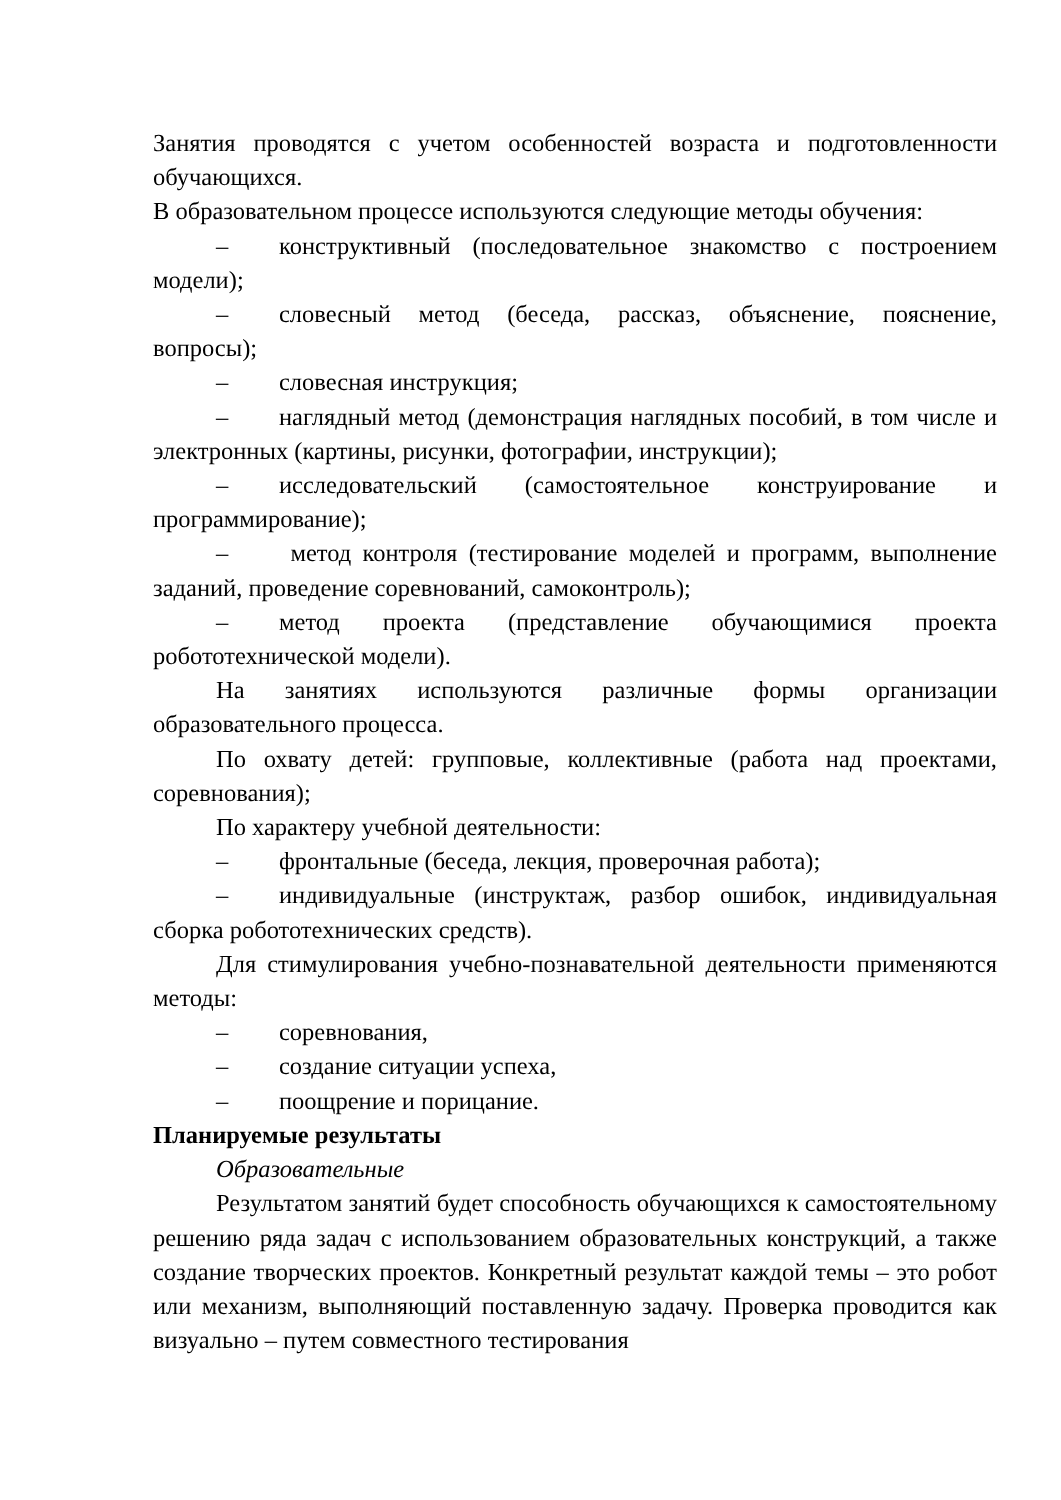Занятия проводятся с учетом особенностей возраста и подготовленности обучающихся.
В образовательном процессе используются следующие методы обучения:
– конструктивный (последовательное знакомство с построением модели);
– словесный метод (беседа, рассказ, объяснение, пояснение, вопросы);
– словесная инструкция;
– наглядный метод (демонстрация наглядных пособий, в том числе и электронных (картины, рисунки, фотографии, инструкции);
– исследовательский (самостоятельное конструирование и программирование);
– метод контроля (тестирование моделей и программ, выполнение заданий, проведение соревнований, самоконтроль);
– метод проекта (представление обучающимися проекта робототехнической модели).
На занятиях используются различные формы организации образовательного процесса.
По охвату детей: групповые, коллективные (работа над проектами, соревнования);
По характеру учебной деятельности:
– фронтальные (беседа, лекция, проверочная работа);
– индивидуальные (инструктаж, разбор ошибок, индивидуальная сборка робототехнических средств).
Для стимулирования учебно-познавательной деятельности применяются методы:
– соревнования,
– создание ситуации успеха,
– поощрение и порицание.
Планируемые результаты
Образовательные
Результатом занятий будет способность обучающихся к самостоятельному решению ряда задач с использованием образовательных конструкций, а также создание творческих проектов. Конкретный результат каждой темы – это робот или механизм, выполняющий поставленную задачу. Проверка проводится как визуально – путем совместного тестирования